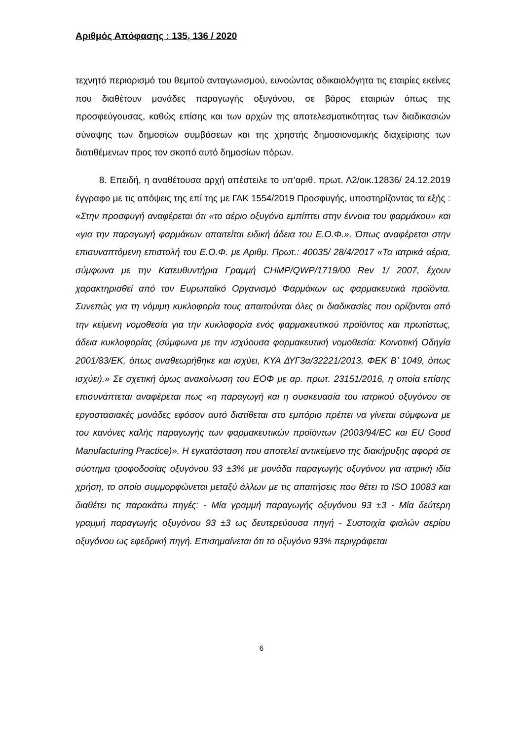Αριθμός Απόφασης : 135, 136 / 2020
τεχνητό περιορισμό του θεμιτού ανταγωνισμού, ευνοώντας αδικαιολόγητα τις εταιρίες εκείνες που διαθέτουν μονάδες παραγωγής οξυγόνου, σε βάρος εταιριών όπως της προσφεύγουσας, καθώς επίσης και των αρχών της αποτελεσματικότητας των διαδικασιών σύναψης των δημοσίων συμβάσεων και της χρηστής δημοσιονομικής διαχείρισης των διατιθέμενων προς τον σκοπό αυτό δημοσίων πόρων.
8. Επειδή, η αναθέτουσα αρχή απέστειλε το υπ’αριθ. πρωτ. Λ2/οικ.12836/ 24.12.2019 έγγραφο με τις απόψεις της επί της με ΓΑΚ 1554/2019 Προσφυγής, υποστηρίζοντας τα εξής : «Στην προσφυγή αναφέρεται ότι «το αέριο οξυγόνο εμπίπτει στην έννοια του φαρμάκου» και «για την παραγωγή φαρμάκων απαιτείται ειδική άδεια του Ε.Ο.Φ.». Όπως αναφέρεται στην επισυναπτόμενη επιστολή του Ε.Ο.Φ. με Αριθμ. Πρωτ.: 40035/ 28/4/2017 «Τα ιατρικά αέρια, σύμφωνα με την Κατευθυντήρια Γραμμή CHMP/QWP/1719/00 Rev 1/ 2007, έχουν χαρακτηρισθεί από τον Ευρωπαϊκό Οργανισμό Φαρμάκων ως φαρμακευτικά προϊόντα. Συνεπώς για τη νόμιμη κυκλοφορία τους απαιτούνται όλες οι διαδικασίες που ορίζονται από την κείμενη νομοθεσία για την κυκλοφορία ενός φαρμακευτικού προϊόντος και πρωτίστως, άδεια κυκλοφορίας (σύμφωνα με την ισχύουσα φαρμακευτική νομοθεσία: Κοινοτική Οδηγία 2001/83/ΕΚ, όπως αναθεωρήθηκε και ισχύει, ΚΥΑ ΔΥΓ3α/32221/2013, ΦΕΚ Β’ 1049, όπως ισχύει).» Σε σχετική όμως ανακοίνωση του ΕΟΦ με αρ. πρωτ. 23151/2016, η οποία επίσης επισυνάπτεται αναφέρεται πως «η παραγωγή και η συσκευασία του ιατρικού οξυγόνου σε εργοστασιακές μονάδες εφόσον αυτό διατίθεται στο εμπόριο πρέπει να γίνεται σύμφωνα με του κανόνες καλής παραγωγής των φαρμακευτικών προϊόντων (2003/94/EC και EU Good Manufacturing Practice)». Η εγκατάσταση που αποτελεί αντικείμενο της διακήρυξης αφορά σε σύστημα τροφοδοσίας οξυγόνου 93 ±3% με μονάδα παραγωγής οξυγόνου για ιατρική ιδία χρήση, το οποίο συμμορφώνεται μεταξύ άλλων με τις απαιτήσεις που θέτει το ISO 10083 και διαθέτει τις παρακάτω πηγές: - Μία γραμμή παραγωγής οξυγόνου 93 ±3 - Μία δεύτερη γραμμή παραγωγής οξυγόνου 93 ±3 ως δευτερεύουσα πηγή - Συστοιχία φιαλών αερίου οξυγόνου ως εφεδρική πηγή. Επισημαίνεται ότι το οξυγόνο 93% περιγράφεται
6